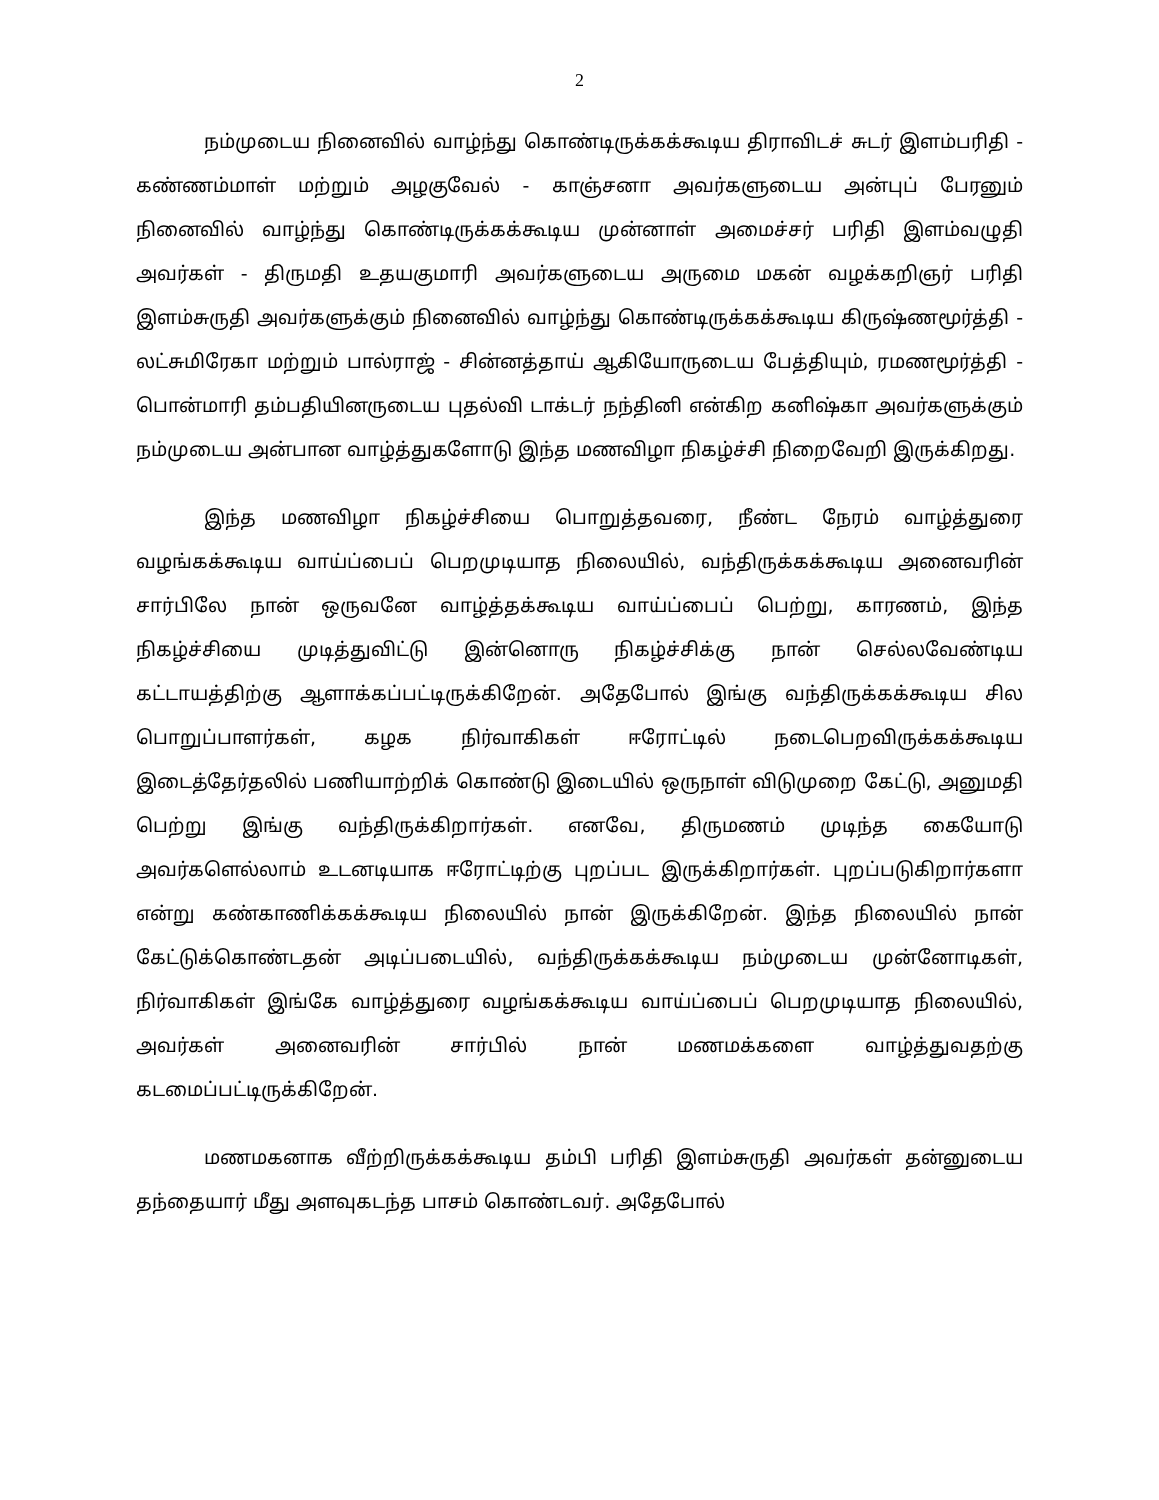2
நம்முடைய நினைவில் வாழ்ந்து கொண்டிருக்கக்கூடிய திராவிடச் சுடர் இளம்பரிதி - கண்ணம்மாள் மற்றும் அழகுவேல் - காஞ்சனா அவர்களுடைய அன்புப் பேரனும் நினைவில் வாழ்ந்து கொண்டிருக்கக்கூடிய முன்னாள் அமைச்சர் பரிதி இளம்வழுதி அவர்கள் - திருமதி உதயகுமாரி அவர்களுடைய அருமை மகன் வழக்கறிஞர் பரிதி இளம்சுருதி அவர்களுக்கும் நினைவில் வாழ்ந்து கொண்டிருக்கக்கூடிய கிருஷ்ணமூர்த்தி - லட்சுமிரேகா மற்றும் பால்ராஜ் - சின்னத்தாய் ஆகியோருடைய பேத்தியும், ரமணமூர்த்தி - பொன்மாரி தம்பதியினருடைய புதல்வி டாக்டர் நந்தினி என்கிற கனிஷ்கா அவர்களுக்கும் நம்முடைய அன்பான வாழ்த்துகளோடு இந்த மணவிழா நிகழ்ச்சி நிறைவேறி இருக்கிறது.
இந்த மணவிழா நிகழ்ச்சியை பொறுத்தவரை, நீண்ட நேரம் வாழ்த்துரை வழங்கக்கூடிய வாய்ப்பைப் பெறமுடியாத நிலையில், வந்திருக்கக்கூடிய அனைவரின் சார்பிலே நான் ஒருவனே வாழ்த்தக்கூடிய வாய்ப்பைப் பெற்று, காரணம், இந்த நிகழ்ச்சியை முடித்துவிட்டு இன்னொரு நிகழ்ச்சிக்கு நான் செல்லவேண்டிய கட்டாயத்திற்கு ஆளாக்கப்பட்டிருக்கிறேன். அதேபோல் இங்கு வந்திருக்கக்கூடிய சில பொறுப்பாளர்கள், கழக நிர்வாகிகள் ஈரோட்டில் நடைபெறவிருக்கக்கூடிய இடைத்தேர்தலில் பணியாற்றிக் கொண்டு இடையில் ஒருநாள் விடுமுறை கேட்டு, அனுமதி பெற்று இங்கு வந்திருக்கிறார்கள். எனவே, திருமணம் முடிந்த கையோடு அவர்களெல்லாம் உடனடியாக ஈரோட்டிற்கு புறப்பட இருக்கிறார்கள். புறப்படுகிறார்களா என்று கண்காணிக்கக்கூடிய நிலையில் நான் இருக்கிறேன். இந்த நிலையில் நான் கேட்டுக்கொண்டதன் அடிப்படையில், வந்திருக்கக்கூடிய நம்முடைய முன்னோடிகள், நிர்வாகிகள் இங்கே வாழ்த்துரை வழங்கக்கூடிய வாய்ப்பைப் பெறமுடியாத நிலையில், அவர்கள் அனைவரின் சார்பில் நான் மணமக்களை வாழ்த்துவதற்கு கடமைப்பட்டிருக்கிறேன்.
மணமகனாக வீற்றிருக்கக்கூடிய தம்பி பரிதி இளம்சுருதி அவர்கள் தன்னுடைய தந்தையார் மீது அளவுகடந்த பாசம் கொண்டவர். அதேபோல்